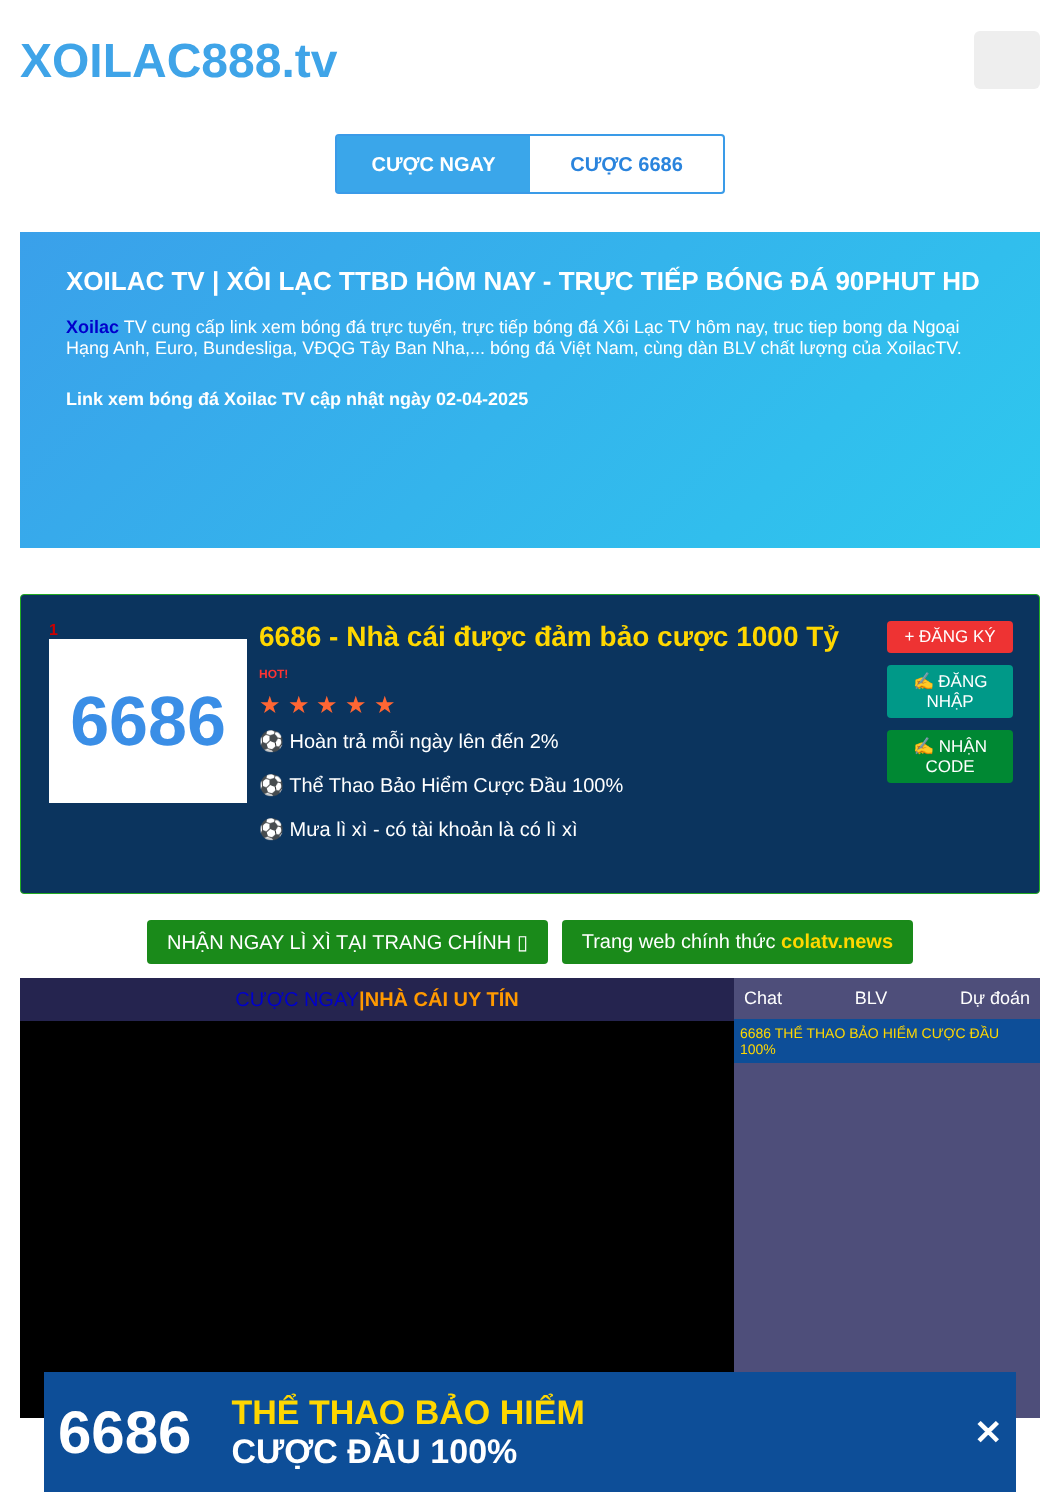XOILAC888.tv
CƯỢC NGAY CƯỢC 6686
XOILAC TV | XÔI LẠC TTBD HÔM NAY - TRỰC TIẾP BÓNG ĐÁ 90PHUT HD
Xoilac TV cung cấp link xem bóng đá trực tuyến, trực tiếp bóng đá Xôi Lạc TV hôm nay, truc tiep bong da Ngoại Hạng Anh, Euro, Bundesliga, VĐQG Tây Ban Nha,... bóng đá Việt Nam, cùng dàn BLV chất lượng của XoilacTV.
Link xem bóng đá Xoilac TV cập nhật ngày 02-04-2025
1
6686
6686 - Nhà cái được đảm bảo cược 1000 Tỷ HOT!
★ ★ ★ ★ ★
⚽ Hoàn trả mỗi ngày lên đến 2%
⚽ Thể Thao Bảo Hiểm Cược Đầu 100%
⚽ Mưa lì xì - có tài khoản là có lì xì
+ ĐĂNG KÝ
✍ ĐĂNG NHẬP
✍ NHẬN CODE
NHẬN NGAY LÌ XÌ TẠI TRANG CHÍNH ▯
Trang web chính thức colatv.news
CƯỢC NGAY|NHÀ CÁI UY TÍN Chat BLV Dự đoán
6686 THỂ THAO BẢO HIỂM CƯỢC ĐẦU 100%
6686 THỂ THAO BẢO HIỂM
CƯỢC ĐẦU 100% ✕